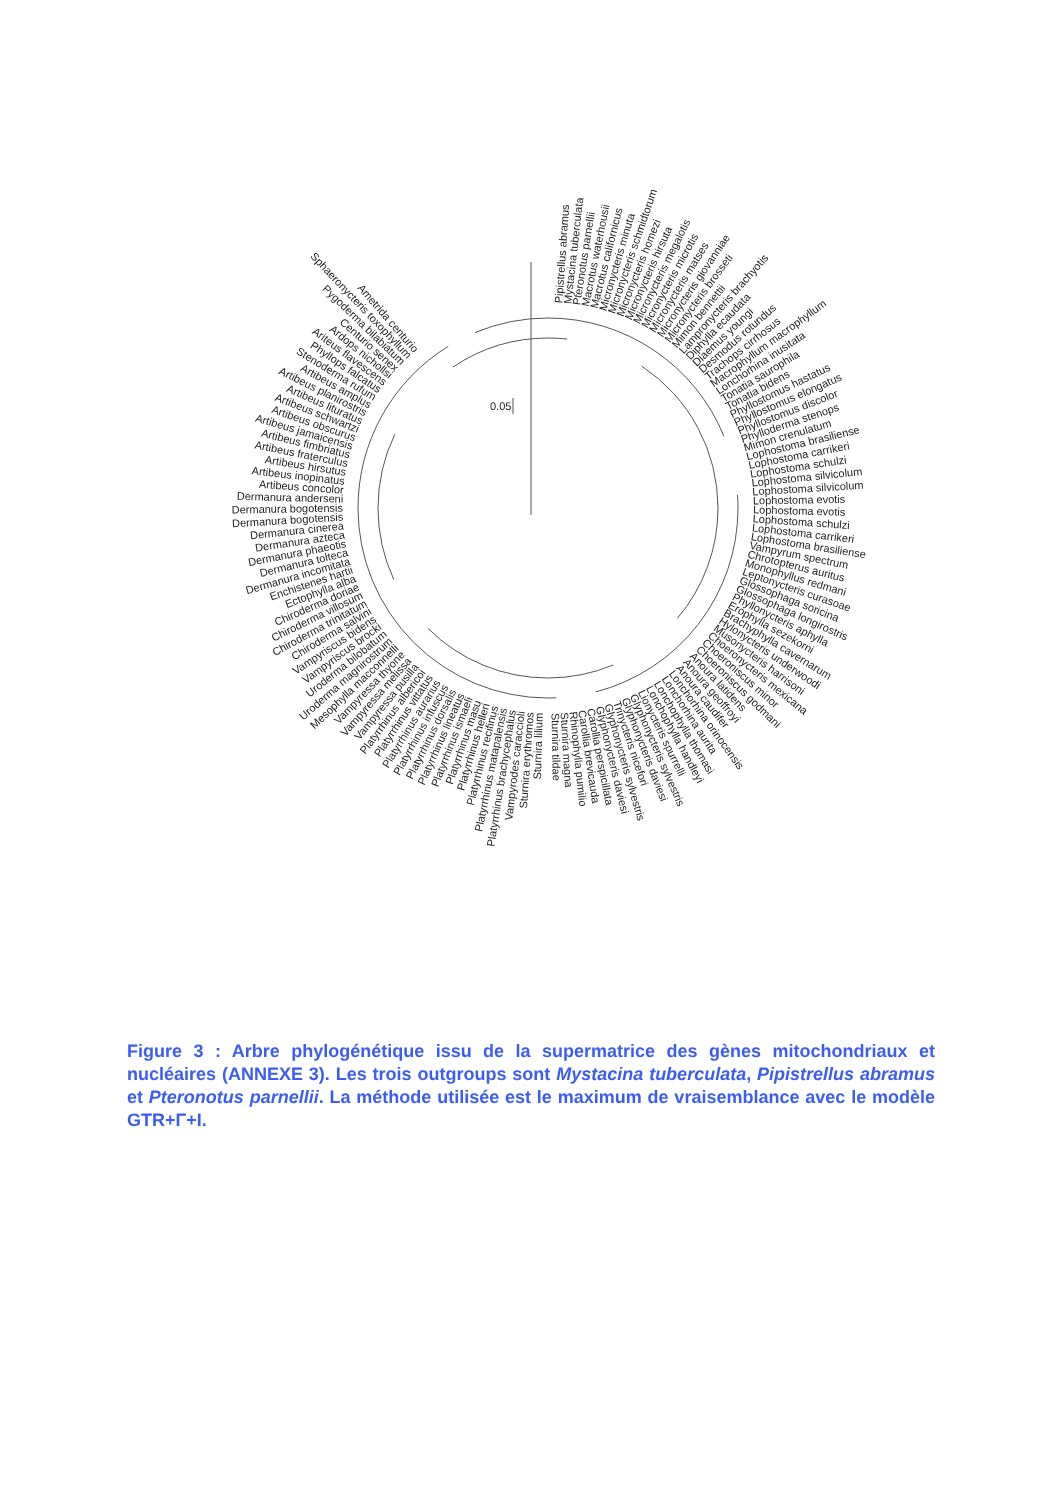0.05
Pipistrellus abramus
Mystacina tuberculata
Pteronotus parnellii
Macrotus waterhousii
Macrotus californicus
Micronycteris minuta
Micronycteris schmidtorum
Micronycteris homezi
Micronycteris hirsuta
Micronycteris megalotis
Micronycteris microtis
Micronycteris matses
Micronycteris giovanniae
Micronycteris brosseti
Mimon bennettii
Lampronycteris brachyotis
Diphylla ecaudata
Diaemus youngi
Desmodus rotundus
Trachops cirrhosus
Macrophyllum macrophyllum
Lonchorhina inusitata
Tonatia saurophila
Tonatia bidens
Phyllostomus hastatus
Phyllostomus elongatus
Phyllostomus discolor
Phylloderma stenops
Mimon crenulatum
Lophostoma brasiliense
Lophostoma carrikeri
Lophostoma schulzi
Lophostoma silvicolum
Lophostoma silvicolum
Lophostoma evotis
Lophostoma evotis
Lophostoma schulzi
Lophostoma carrikeri
Lophostoma brasiliense
Vampyrum spectrum
Chrotopterus auritus
Monophyllus redmani
Leptonycteris curasoae
Glossophaga soricina
Glossophaga longirostris
Phyllonycteris aphylla
Erophylla sezekorni
Brachyphylla cavernarum
Hylonycteris underwoodi
Musonycteris harrisoni
Choeronycteris mexicana
Choeroniscus minor
Choeroniscus godmani
Anoura latidens
Anoura geoffroyi
Anoura caudifer
Lonchorhina orinocensis
Lonchorhina aurita
Lonchophylla thomasi
Lonchophylla handleyi
Lionycteris spurrelli
Glyphonycteris sylvestris
Glyphonycteris daviesi
Trinycteris nicefori
Glyphonycteris sylvestris
Glyphonycteris daviesi
Carollia perspicillata
Carollia brevicauda
Rhinophylla pumilio
Sturnira magna
Sturnira tildae
Sturnira lilium
Sturnira erythromos
Vampyrodes caraccioli
Platyrrhinus brachycephalus
Platyrrhinus matapalensis
Platyrrhinus recifinus
Platyrrhinus helleri
Platyrrhinus masu
Platyrrhinus ismaeli
Platyrrhinus lineatus
Platyrrhinus dorsalis
Platyrrhinus infuscus
Platyrrhinus aurarius
Platyrrhinus vittatus
Platyrrhinus albericoi
Vampyressa pusilla
Vampyressa melissa
Vampyressa thyone
Mesophylla macconnelli
Uroderma magnirostrum
Uroderma bilobatum
Vampyriscus brocki
Vampyriscus bidens
Chiroderma salvini
Chiroderma trinitatum
Chiroderma villosum
Chiroderma doriae
Ectophylla alba
Enchistenes hartii
Dermanura incomitata
Dermanura tolteca
Dermanura phaeotis
Dermanura azteca
Dermanura cinerea
Dermanura bogotensis
Dermanura bogotensis
Dermanura anderseni
Artibeus concolor
Artibeus inopinatus
Artibeus hirsutus
Artibeus fraterculus
Artibeus fimbriatus
Artibeus jamaicensis
Artibeus obscurus
Artibeus schwartzi
Artibeus lituratus
Artibeus planirostris
Artibeus amplus
Stenoderma rufum
Phyllops falcatus
Ariteus flavescens
Ardops nichollsi
Centurio senex
Pygoderma bilabiatum
Sphaeronycteris toxophyllum
Ametrida centurio
Figure 3 : Arbre phylogénétique issu de la supermatrice des gènes mitochondriaux et nucléaires (ANNEXE 3). Les trois outgroups sont Mystacina tuberculata, Pipistrellus abramus et Pteronotus parnellii. La méthode utilisée est le maximum de vraisemblance avec le modèle GTR+Γ+I.